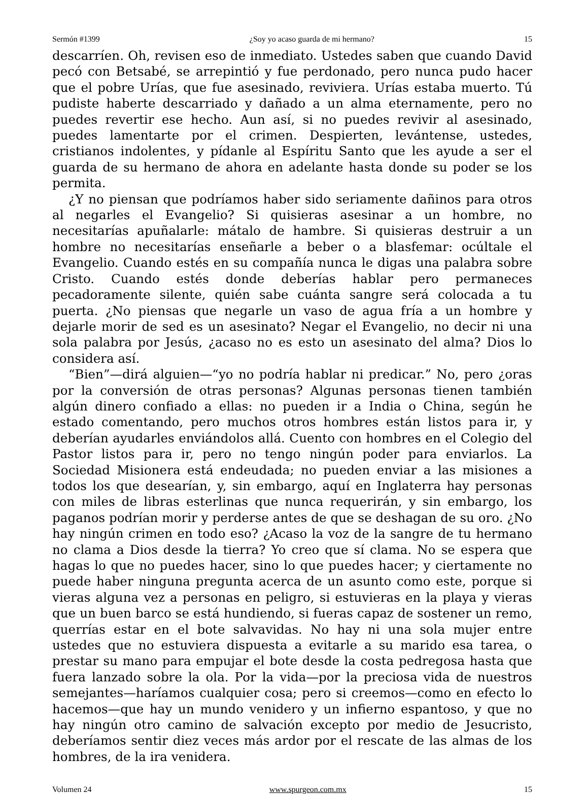Sermón #1399 ¿Soy yo acaso guarda de mi hermano? 15
descarríen. Oh, revisen eso de inmediato. Ustedes saben que cuando David pecó con Betsabé, se arrepintió y fue perdonado, pero nunca pudo hacer que el pobre Urías, que fue asesinado, reviviera. Urías estaba muerto. Tú pudiste haberte descarriado y dañado a un alma eternamente, pero no puedes revertir ese hecho. Aun así, si no puedes revivir al asesinado, puedes lamentarte por el crimen. Despierten, levántense, ustedes, cristianos indolentes, y pídanle al Espíritu Santo que les ayude a ser el guarda de su hermano de ahora en adelante hasta donde su poder se los permita.
¿Y no piensan que podríamos haber sido seriamente dañinos para otros al negarles el Evangelio? Si quisieras asesinar a un hombre, no necesitarías apuñalarle: mátalo de hambre. Si quisieras destruir a un hombre no necesitarías enseñarle a beber o a blasfemar: ocúltale el Evangelio. Cuando estés en su compañía nunca le digas una palabra sobre Cristo. Cuando estés donde deberías hablar pero permaneces pecadoramente silente, quién sabe cuánta sangre será colocada a tu puerta. ¿No piensas que negarle un vaso de agua fría a un hombre y dejarle morir de sed es un asesinato? Negar el Evangelio, no decir ni una sola palabra por Jesús, ¿acaso no es esto un asesinato del alma? Dios lo considera así.
“Bien”—dirá alguien—“yo no podría hablar ni predicar.” No, pero ¿oras por la conversión de otras personas? Algunas personas tienen también algún dinero confiado a ellas: no pueden ir a India o China, según he estado comentando, pero muchos otros hombres están listos para ir, y deberían ayudarles enviándolos allá. Cuento con hombres en el Colegio del Pastor listos para ir, pero no tengo ningún poder para enviarlos. La Sociedad Misionera está endeudada; no pueden enviar a las misiones a todos los que desearían, y, sin embargo, aquí en Inglaterra hay personas con miles de libras esterlinas que nunca requerirán, y sin embargo, los paganos podrían morir y perderse antes de que se deshagan de su oro. ¿No hay ningún crimen en todo eso? ¿Acaso la voz de la sangre de tu hermano no clama a Dios desde la tierra? Yo creo que sí clama. No se espera que hagas lo que no puedes hacer, sino lo que puedes hacer; y ciertamente no puede haber ninguna pregunta acerca de un asunto como este, porque si vieras alguna vez a personas en peligro, si estuvieras en la playa y vieras que un buen barco se está hundiendo, si fueras capaz de sostener un remo, querrías estar en el bote salvavidas. No hay ni una sola mujer entre ustedes que no estuviera dispuesta a evitarle a su marido esa tarea, o prestar su mano para empujar el bote desde la costa pedregosa hasta que fuera lanzado sobre la ola. Por la vida—por la preciosa vida de nuestros semejantes—haríamos cualquier cosa; pero si creemos—como en efecto lo hacemos—que hay un mundo venidero y un infierno espantoso, y que no hay ningún otro camino de salvación excepto por medio de Jesucristo, deberíamos sentir diez veces más ardor por el rescate de las almas de los hombres, de la ira venidera.
Volumen 24 www.spurgeon.com.mx 15